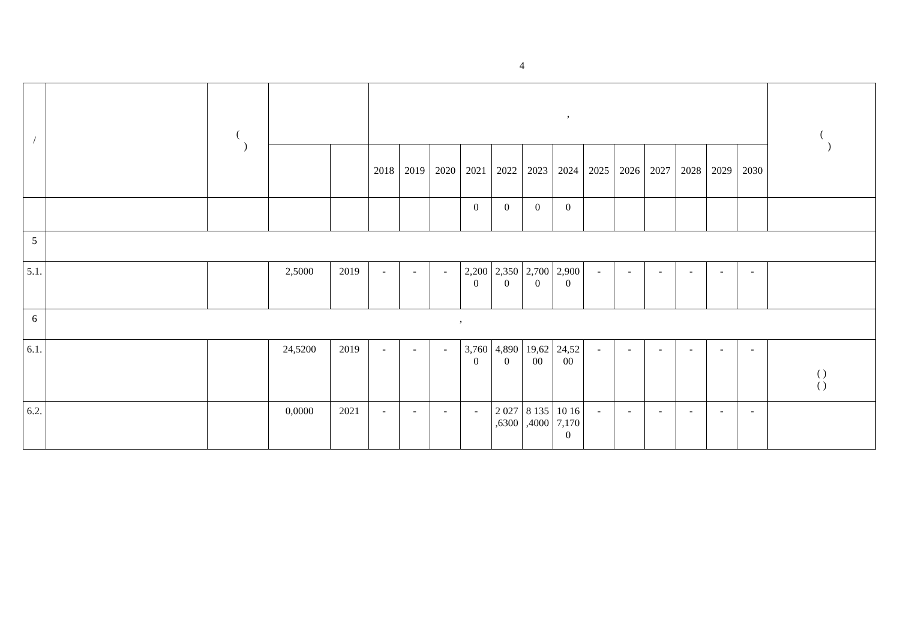4
| / | | ( ) | | | , | | | | | | | | | | | | | ( ) |
| --- | --- | --- | --- | --- | --- | --- | --- | --- | --- | --- | --- | --- | --- | --- | --- | --- | --- | --- |
| | | | | | 2018 | 2019 | 2020 | 2021 | 2022 | 2023 | 2024 | 2025 | 2026 | 2027 | 2028 | 2029 | 2030 | |
| | | | | | | | | 0 | 0 | 0 | 0 | | | | | | | |
| 5 | | | | | | | | | | | | | | | | | | |
| 5.1. | | | 2,5000 | 2019 | - | - | - | 2,200 0 | 2,350 0 | 2,700 0 | 2,900 0 | - | - | - | - | - | - | |
| 6 | , | | | | | | | | | | | | | | | | | |
| 6.1. | | | 24,5200 | 2019 | - | - | - | 3,760 0 | 4,890 0 | 19,62 00 | 24,52 00 | - | - | - | - | - | - | ( ) ( ) |
| 6.2. | | | 0,0000 | 2021 | - | - | - | - | 2 027 ,6300 | 8 135 ,4000 | 10 16 7,170 0 | - | - | - | - | - | - | |